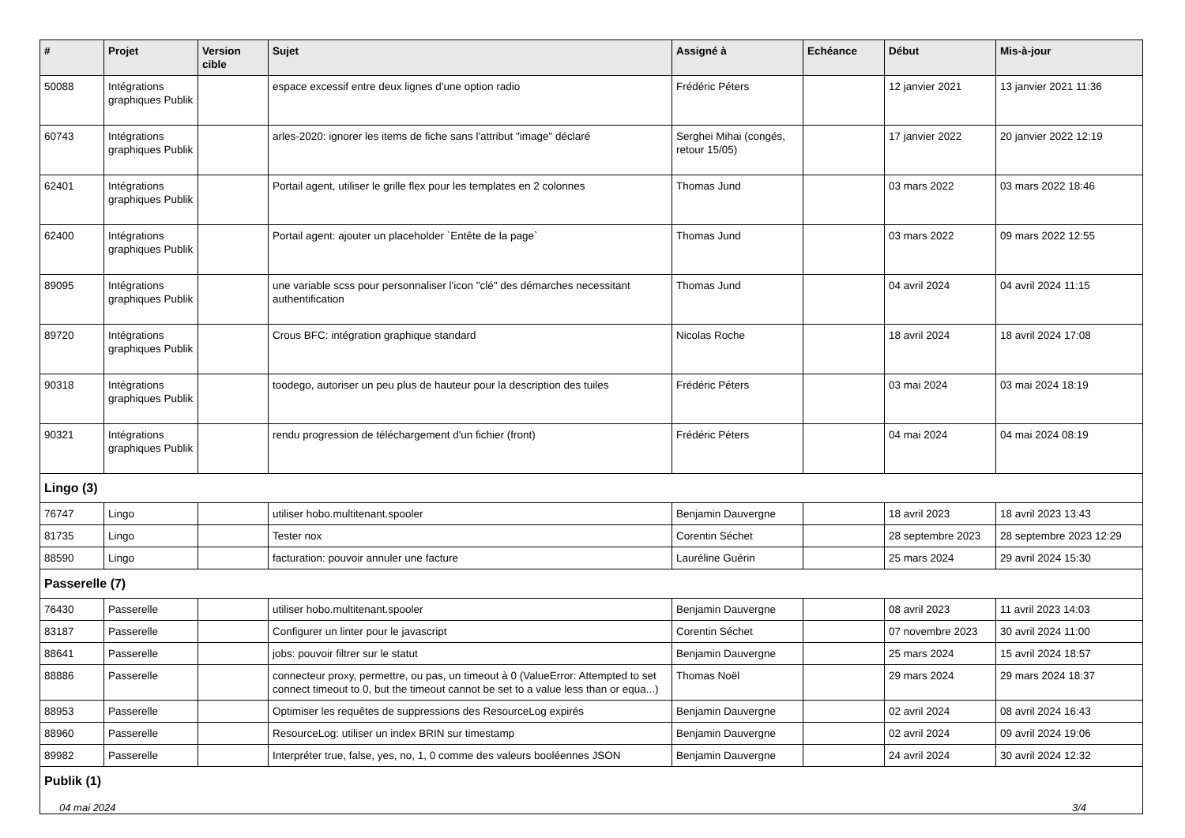| # | Projet | Version cible | Sujet | Assigné à | Echéance | Début | Mis-à-jour |
| --- | --- | --- | --- | --- | --- | --- | --- |
| 50088 | Intégrations graphiques Publik | | espace excessif entre deux lignes d'une option radio | Frédéric Péters | | 12 janvier 2021 | 13 janvier 2021 11:36 |
| 60743 | Intégrations graphiques Publik | | arles-2020: ignorer les items de fiche sans l'attribut "image" déclaré | Serghei Mihai (congés, retour 15/05) | | 17 janvier 2022 | 20 janvier 2022 12:19 |
| 62401 | Intégrations graphiques Publik | | Portail agent, utiliser le grille flex pour les templates en 2 colonnes | Thomas Jund | | 03 mars 2022 | 03 mars 2022 18:46 |
| 62400 | Intégrations graphiques Publik | | Portail agent: ajouter un placeholder `Entête de la page` | Thomas Jund | | 03 mars 2022 | 09 mars 2022 12:55 |
| 89095 | Intégrations graphiques Publik | | une variable scss pour personnaliser l'icon "clé" des démarches necessitant authentification | Thomas Jund | | 04 avril 2024 | 04 avril 2024 11:15 |
| 89720 | Intégrations graphiques Publik | | Crous BFC: intégration graphique standard | Nicolas Roche | | 18 avril 2024 | 18 avril 2024 17:08 |
| 90318 | Intégrations graphiques Publik | | toodego, autoriser un peu plus de hauteur pour la description des tuiles | Frédéric Péters | | 03 mai 2024 | 03 mai 2024 18:19 |
| 90321 | Intégrations graphiques Publik | | rendu progression de téléchargement d'un fichier (front) | Frédéric Péters | | 04 mai 2024 | 04 mai 2024 08:19 |
| Lingo (3) | | | | | | | |
| 76747 | Lingo | | utiliser hobo.multitenant.spooler | Benjamin Dauvergne | | 18 avril 2023 | 18 avril 2023 13:43 |
| 81735 | Lingo | | Tester nox | Corentin Séchet | | 28 septembre 2023 | 28 septembre 2023 12:29 |
| 88590 | Lingo | | facturation: pouvoir annuler une facture | Lauréline Guérin | | 25 mars 2024 | 29 avril 2024 15:30 |
| Passerelle (7) | | | | | | | |
| 76430 | Passerelle | | utiliser hobo.multitenant.spooler | Benjamin Dauvergne | | 08 avril 2023 | 11 avril 2023 14:03 |
| 83187 | Passerelle | | Configurer un linter pour le javascript | Corentin Séchet | | 07 novembre 2023 | 30 avril 2024 11:00 |
| 88641 | Passerelle | | jobs: pouvoir filtrer sur le statut | Benjamin Dauvergne | | 25 mars 2024 | 15 avril 2024 18:57 |
| 88886 | Passerelle | | connecteur proxy, permettre, ou pas, un timeout à 0 (ValueError: Attempted to set connect timeout to 0, but the timeout cannot be set to a value less than or equa...) | Thomas Noël | | 29 mars 2024 | 29 mars 2024 18:37 |
| 88953 | Passerelle | | Optimiser les requêtes de suppressions des ResourceLog expirés | Benjamin Dauvergne | | 02 avril 2024 | 08 avril 2024 16:43 |
| 88960 | Passerelle | | ResourceLog: utiliser un index BRIN sur timestamp | Benjamin Dauvergne | | 02 avril 2024 | 09 avril 2024 19:06 |
| 89982 | Passerelle | | Interpréter true, false, yes, no, 1, 0 comme des valeurs booléennes JSON | Benjamin Dauvergne | | 24 avril 2024 | 30 avril 2024 12:32 |
| Publik (1) | | | | | | | |
04 mai 2024 3/4